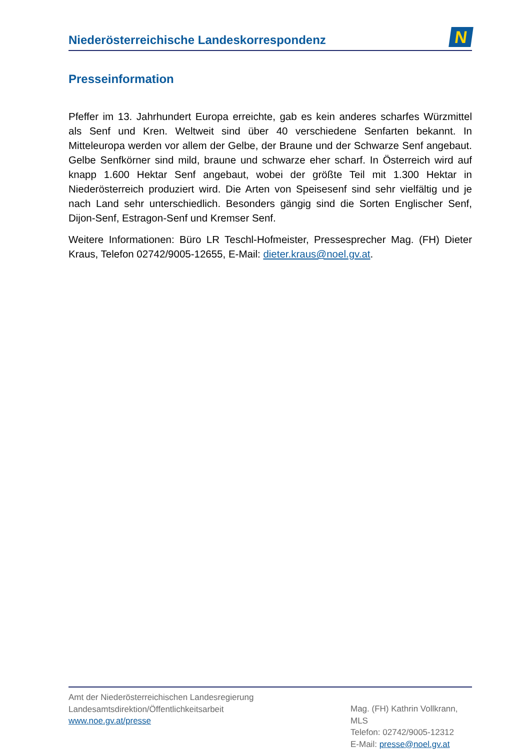Niederösterreichische Landeskorrespondenz
N
Presseinformation
Pfeffer im 13. Jahrhundert Europa erreichte, gab es kein anderes scharfes Würzmittel als Senf und Kren. Weltweit sind über 40 verschiedene Senfarten bekannt. In Mitteleuropa werden vor allem der Gelbe, der Braune und der Schwarze Senf angebaut. Gelbe Senfkörner sind mild, braune und schwarze eher scharf. In Österreich wird auf knapp 1.600 Hektar Senf angebaut, wobei der größte Teil mit 1.300 Hektar in Niederösterreich produziert wird. Die Arten von Speisesenf sind sehr vielfältig und je nach Land sehr unterschiedlich. Besonders gängig sind die Sorten Englischer Senf, Dijon-Senf, Estragon-Senf und Kremser Senf.
Weitere Informationen: Büro LR Teschl-Hofmeister, Pressesprecher Mag. (FH) Dieter Kraus, Telefon 02742/9005-12655, E-Mail: dieter.kraus@noel.gv.at.
Amt der Niederösterreichischen Landesregierung
Landesamtsdirektion/Öffentlichkeitsarbeit
www.noe.gv.at/presse
Mag. (FH) Kathrin Vollkrann, MLS
Telefon: 02742/9005-12312
E-Mail: presse@noel.gv.at